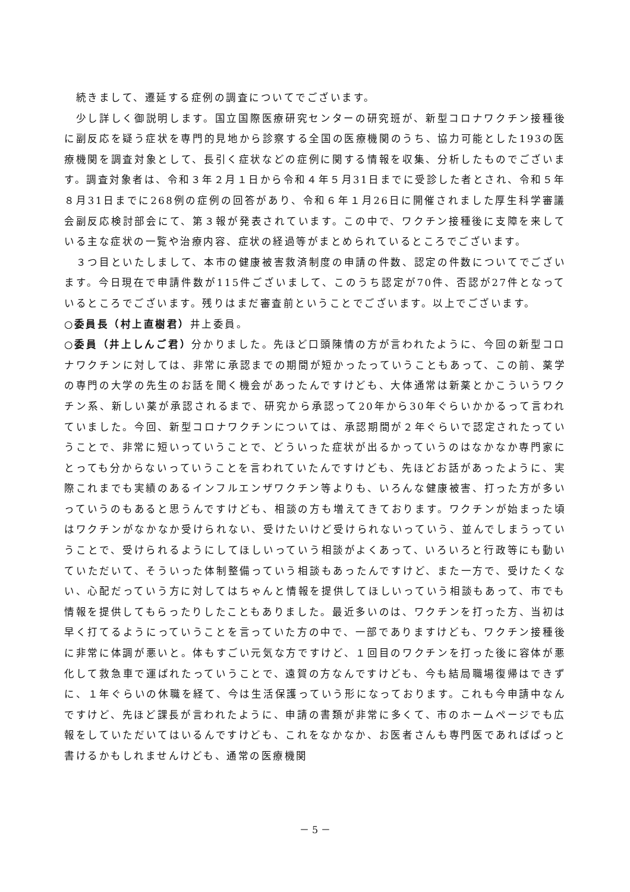続きまして、遷延する症例の調査についてでございます。
　少し詳しく御説明します。国立国際医療研究センターの研究班が、新型コロナワクチン接種後に副反応を疑う症状を専門的見地から診察する全国の医療機関のうち、協力可能とした193の医療機関を調査対象として、長引く症状などの症例に関する情報を収集、分析したものでございます。調査対象者は、令和３年２月１日から令和４年５月31日までに受診した者とされ、令和５年８月31日までに268例の症例の回答があり、令和６年１月26日に開催されました厚生科学審議会副反応検討部会にて、第３報が発表されています。この中で、ワクチン接種後に支障を来している主な症状の一覧や治療内容、症状の経過等がまとめられているところでございます。
　３つ目といたしまして、本市の健康被害救済制度の申請の件数、認定の件数についてでございます。今日現在で申請件数が115件ございまして、このうち認定が70件、否認が27件となっているところでございます。残りはまだ審査前ということでございます。以上でございます。
○委員長（村上直樹君）井上委員。
○委員（井上しんご君）分かりました。先ほど口頭陳情の方が言われたように、今回の新型コロナワクチンに対しては、非常に承認までの期間が短かったっていうこともあって、この前、薬学の専門の大学の先生のお話を聞く機会があったんですけども、大体通常は新薬とかこういうワクチン系、新しい薬が承認されるまで、研究から承認って20年から30年ぐらいかかるって言われていました。今回、新型コロナワクチンについては、承認期間が２年ぐらいで認定されたっていうことで、非常に短いっていうことで、どういった症状が出るかっていうのはなかなか専門家にとっても分からないっていうことを言われていたんですけども、先ほどお話があったように、実際これまでも実績のあるインフルエンザワクチン等よりも、いろんな健康被害、打った方が多いっていうのもあると思うんですけども、相談の方も増えてきております。ワクチンが始まった頃はワクチンがなかなか受けられない、受けたいけど受けられないっていう、並んでしまうっていうことで、受けられるようにしてほしいっていう相談がよくあって、いろいろと行政等にも動いていただいて、そういった体制整備っていう相談もあったんですけど、また一方で、受けたくない、心配だっていう方に対してはちゃんと情報を提供してほしいっていう相談もあって、市でも情報を提供してもらったりしたこともありました。最近多いのは、ワクチンを打った方、当初は早く打てるようにっていうことを言っていた方の中で、一部でありますけども、ワクチン接種後に非常に体調が悪いと。体もすごい元気な方ですけど、１回目のワクチンを打った後に容体が悪化して救急車で運ばれたっていうことで、遠賀の方なんですけども、今も結局職場復帰はできずに、１年ぐらいの休職を経て、今は生活保護っていう形になっております。これも今申請中なんですけど、先ほど課長が言われたように、申請の書類が非常に多くて、市のホームページでも広報をしていただいてはいるんですけども、これをなかなか、お医者さんも専門医であればぱっと書けるかもしれませんけども、通常の医療機関
－ 5 －